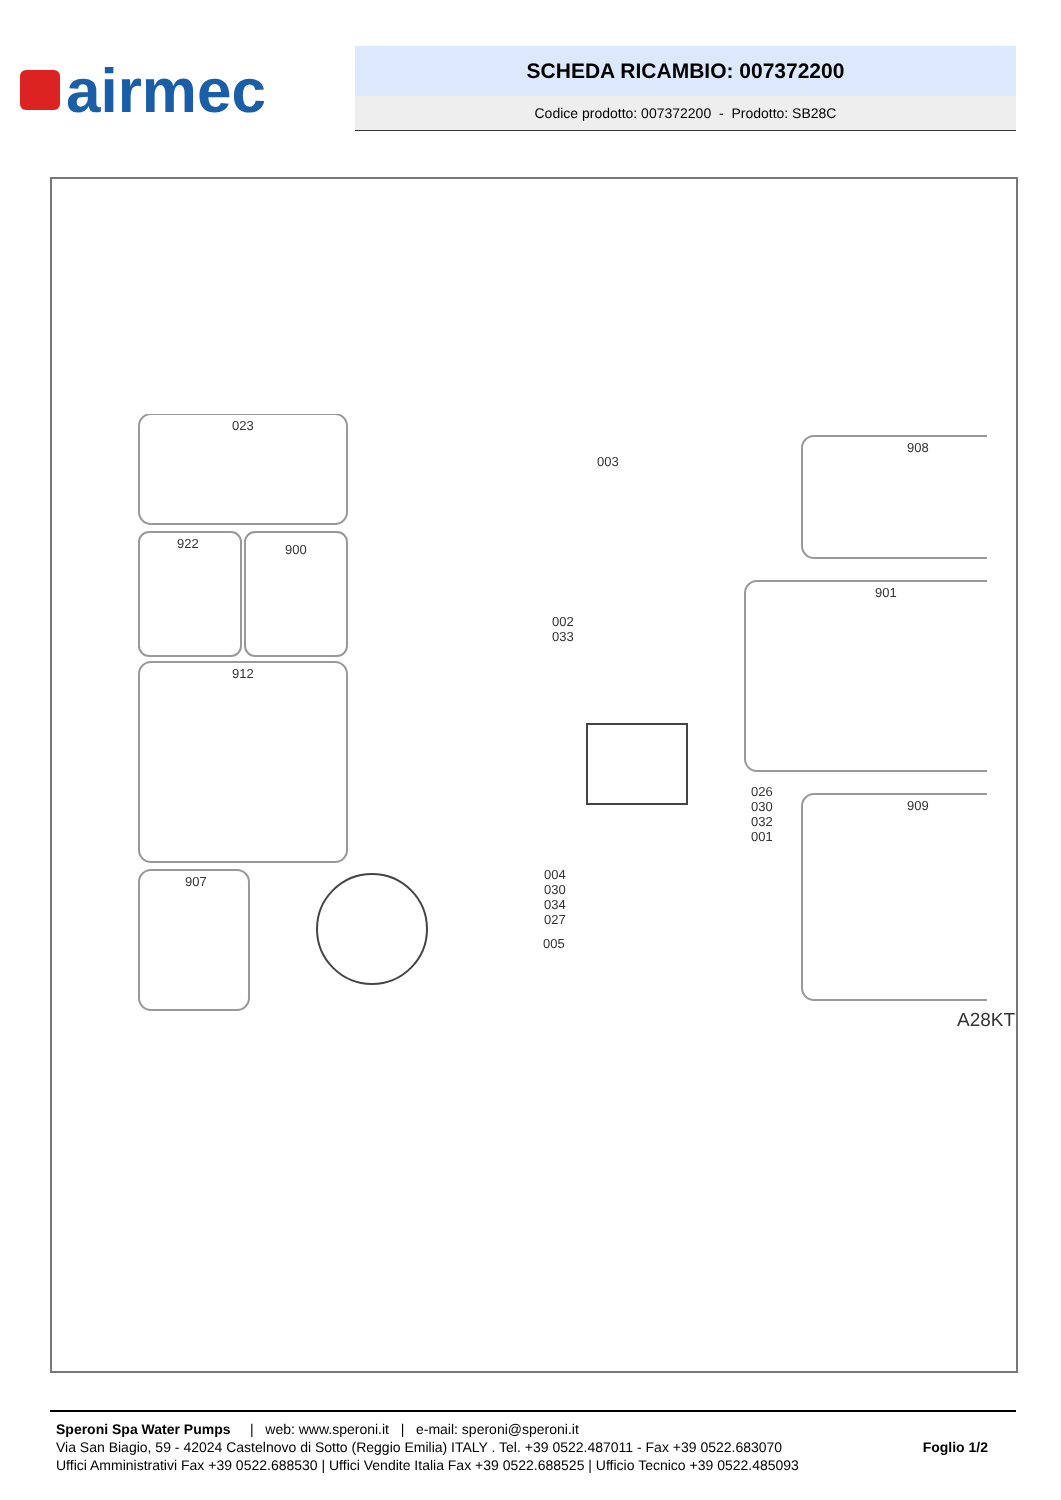airmec
SCHEDA RICAMBIO: 007372200
Codice prodotto: 007372200 - Prodotto: SB28C
023
922 900
912
907
003
002
033
026
030
032
001
004
030
034
027
005
908
901
909
A28KT
Speroni Spa Water Pumps | web: www.speroni.it | e-mail: speroni@speroni.it
Via San Biagio, 59 - 42024 Castelnovo di Sotto (Reggio Emilia) ITALY . Tel. +39 0522.487011 - Fax +39 0522.683070
Uffici Amministrativi Fax +39 0522.688530 | Uffici Vendite Italia Fax +39 0522.688525 | Ufficio Tecnico +39 0522.485093
Foglio 1/2